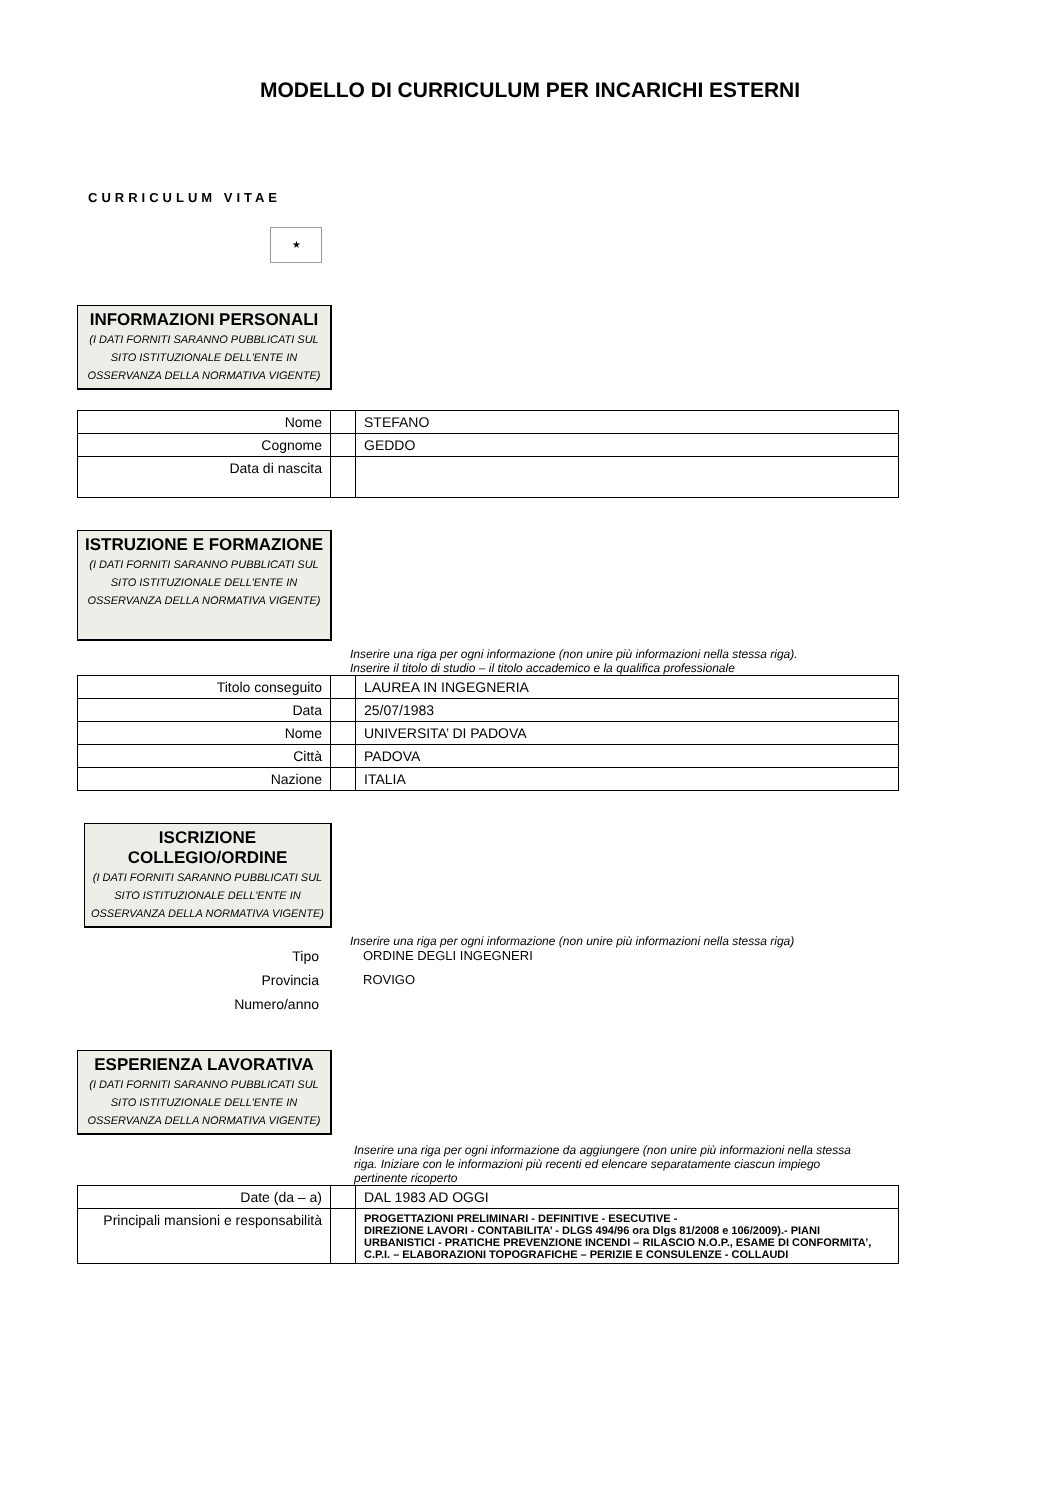MODELLO DI CURRICULUM PER INCARICHI ESTERNI
CURRICULUM VITAE
★
INFORMAZIONI PERSONALI
(I DATI FORNITI SARANNO PUBBLICATI SUL SITO ISTITUZIONALE DELL'ENTE IN OSSERVANZA DELLA NORMATIVA VIGENTE)
| Nome | | STEFANO |
| Cognome | | GEDDO |
| Data di nascita | | |
ISTRUZIONE E FORMAZIONE
(I DATI FORNITI SARANNO PUBBLICATI SUL SITO ISTITUZIONALE DELL'ENTE IN OSSERVANZA DELLA NORMATIVA VIGENTE)
Inserire una riga per ogni informazione (non unire più informazioni nella stessa riga). Inserire il titolo di studio – il titolo accademico e la qualifica professionale
| Titolo conseguito | | LAUREA IN INGEGNERIA |
| Data | | 25/07/1983 |
| Nome | | UNIVERSITA’ DI PADOVA |
| Città | | PADOVA |
| Nazione | | ITALIA |
ISCRIZIONE COLLEGIO/ORDINE
(I DATI FORNITI SARANNO PUBBLICATI SUL SITO ISTITUZIONALE DELL'ENTE IN OSSERVANZA DELLA NORMATIVA VIGENTE)
Inserire una riga per ogni informazione (non unire più informazioni nella stessa riga)
Tipo ORDINE DEGLI INGEGNERI
Provincia ROVIGO
Numero/anno
ESPERIENZA LAVORATIVA
(I DATI FORNITI SARANNO PUBBLICATI SUL SITO ISTITUZIONALE DELL'ENTE IN OSSERVANZA DELLA NORMATIVA VIGENTE)
Inserire una riga per ogni informazione da aggiungere (non unire più informazioni nella stessa riga. Iniziare con le informazioni più recenti ed elencare separatamente ciascun impiego pertinente ricoperto
| Date (da – a) | | DAL 1983 AD OGGI |
| Principali mansioni e responsabilità | | PROGETTAZIONI PRELIMINARI - DEFINITIVE - ESECUTIVE - DIREZIONE LAVORI - CONTABILITA’ - DLGS 494/96 ora Dlgs 81/2008 e 106/2009).- PIANI URBANISTICI - PRATICHE PREVENZIONE INCENDI – RILASCIO N.O.P., ESAME DI CONFORMITA’, C.P.I. – ELABORAZIONI TOPOGRAFICHE – PERIZIE E CONSULENZE - COLLAUDI |